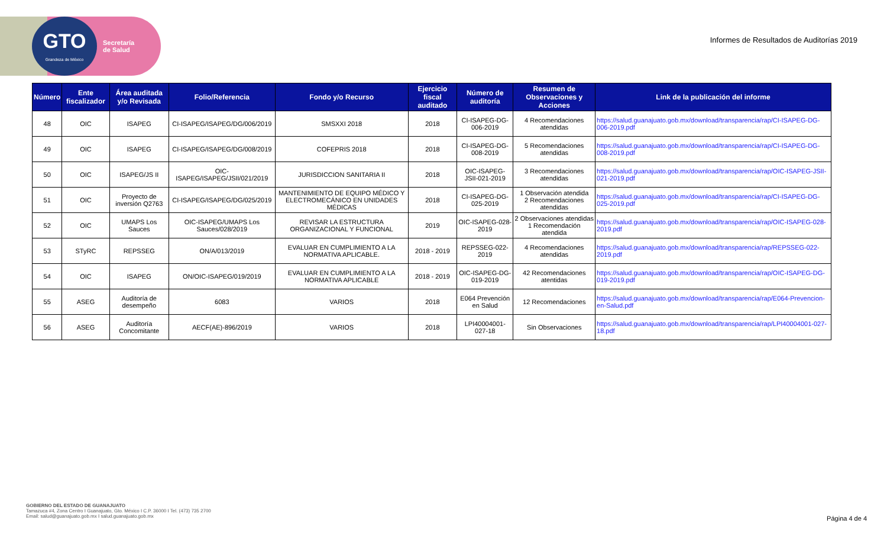GTO
Grandeza de México
Secretaría
de Salud
Informes de Resultados de Auditorías 2019
| Número | Ente fiscalizador | Área auditada y/o Revisada | Folio/Referencia | Fondo y/o Recurso | Ejercicio fiscal auditado | Número de auditoría | Resumen de Observaciones y Acciones | Link de la publicación del informe |
| --- | --- | --- | --- | --- | --- | --- | --- | --- |
| 48 | OIC | ISAPEG | CI-ISAPEG/ISAPEG/DG/006/2019 | SMSXXI 2018 | 2018 | CI-ISAPEG-DG-006-2019 | 4 Recomendaciones atendidas | https://salud.guanajuato.gob.mx/download/transparencia/rap/CI-ISAPEG-DG-006-2019.pdf |
| 49 | OIC | ISAPEG | CI-ISAPEG/ISAPEG/DG/008/2019 | COFEPRIS 2018 | 2018 | CI-ISAPEG-DG-008-2019 | 5 Recomendaciones atendidas | https://salud.guanajuato.gob.mx/download/transparencia/rap/CI-ISAPEG-DG-008-2019.pdf |
| 50 | OIC | ISAPEG/JS II | OIC-ISAPEG/ISAPEG/JSII/021/2019 | JURISDICCION SANITARIA II | 2018 | OIC-ISAPEG-JSII-021-2019 | 3 Recomendaciones atendidas | https://salud.guanajuato.gob.mx/download/transparencia/rap/OIC-ISAPEG-JSII-021-2019.pdf |
| 51 | OIC | Proyecto de inversión Q2763 | CI-ISAPEG/ISAPEG/DG/025/2019 | MANTENIMIENTO DE EQUIPO MÉDICO Y ELECTROMECÁNICO EN UNIDADES MÉDICAS | 2018 | CI-ISAPEG-DG-025-2019 | 1 Observación atendida 2 Recomendaciones atendidas | https://salud.guanajuato.gob.mx/download/transparencia/rap/CI-ISAPEG-DG-025-2019.pdf |
| 52 | OIC | UMAPS Los Sauces | OIC-ISAPEG/UMAPS Los Sauces/028/2019 | REVISAR LA ESTRUCTURA ORGANIZACIONAL Y FUNCIONAL | 2019 | OIC-ISAPEG-028-2019 | 2 Observaciones atendidas 1 Recomendación atendida | https://salud.guanajuato.gob.mx/download/transparencia/rap/OIC-ISAPEG-028-2019.pdf |
| 53 | STyRC | REPSSEG | ON/A/013/2019 | EVALUAR EN CUMPLIMIENTO A LA NORMATIVA APLICABLE. | 2018 - 2019 | REPSSEG-022-2019 | 4 Recomendaciones atendidas | https://salud.guanajuato.gob.mx/download/transparencia/rap/REPSSEG-022-2019.pdf |
| 54 | OIC | ISAPEG | ON/OIC-ISAPEG/019/2019 | EVALUAR EN CUMPLIMIENTO A LA NORMATIVA APLICABLE | 2018 - 2019 | OIC-ISAPEG-DG-019-2019 | 42 Recomendaciones atentidas | https://salud.guanajuato.gob.mx/download/transparencia/rap/OIC-ISAPEG-DG-019-2019.pdf |
| 55 | ASEG | Auditoría de desempeño | 6083 | VARIOS | 2018 | E064 Prevención en Salud | 12 Recomendaciones | https://salud.guanajuato.gob.mx/download/transparencia/rap/E064-Prevencion-en-Salud.pdf |
| 56 | ASEG | Auditoría Concomitante | AECF(AE)-896/2019 | VARIOS | 2018 | LPI40004001-027-18 | Sin Observaciones | https://salud.guanajuato.gob.mx/download/transparencia/rap/LPI40004001-027-18.pdf |
GOBIERNO DEL ESTADO DE GUANAJUATO
Tamazuca #4, Zona Centro I Guanajuato, Gto. México I C.P. 36000 I Tel. (473) 735 2700
Email: salud@guanajuato.gob.mx I salud.guanajuato.gob.mx
Página 4 de 4